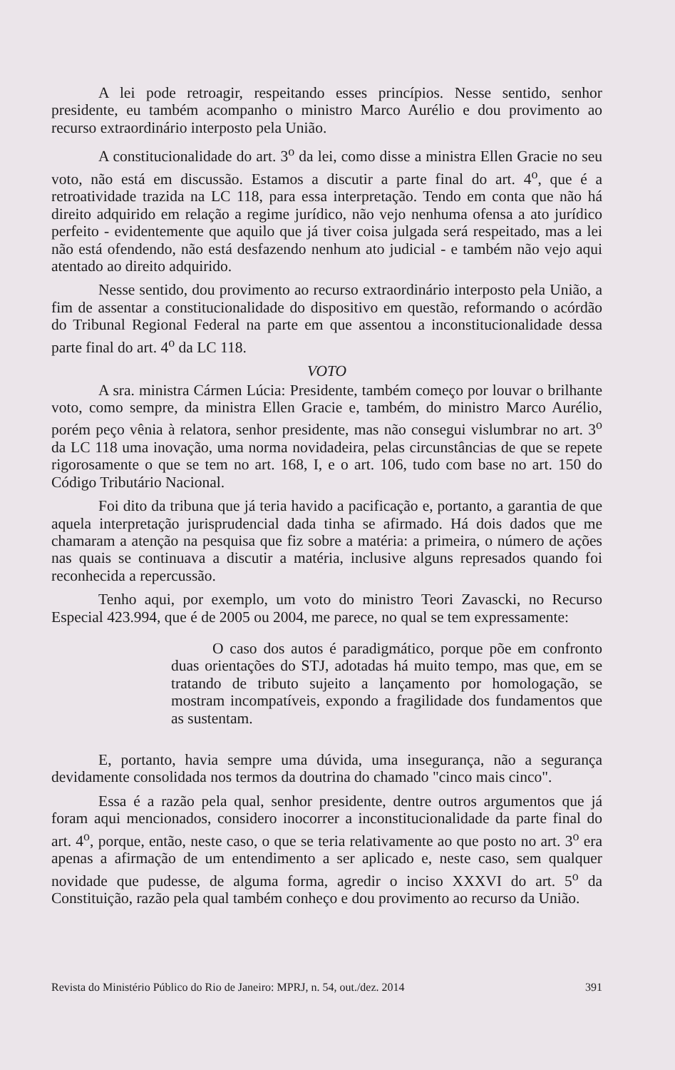A lei pode retroagir, respeitando esses princípios. Nesse sentido, senhor presidente, eu também acompanho o ministro Marco Aurélio e dou provimento ao recurso extraordinário interposto pela União.
A constitucionalidade do art. 3<sup>o</sup> da lei, como disse a ministra Ellen Gracie no seu voto, não está em discussão. Estamos a discutir a parte final do art. 4<sup>o</sup>, que é a retroatividade trazida na LC 118, para essa interpretação. Tendo em conta que não há direito adquirido em relação a regime jurídico, não vejo nenhuma ofensa a ato jurídico perfeito - evidentemente que aquilo que já tiver coisa julgada será respeitado, mas a lei não está ofendendo, não está desfazendo nenhum ato judicial - e também não vejo aqui atentado ao direito adquirido.
Nesse sentido, dou provimento ao recurso extraordinário interposto pela União, a fim de assentar a constitucionalidade do dispositivo em questão, reformando o acórdão do Tribunal Regional Federal na parte em que assentou a inconstitucionalidade dessa parte final do art. 4<sup>o</sup> da LC 118.
VOTO
A sra. ministra Cármen Lúcia: Presidente, também começo por louvar o brilhante voto, como sempre, da ministra Ellen Gracie e, também, do ministro Marco Aurélio, porém peço vênia à relatora, senhor presidente, mas não consegui vislumbrar no art. 3<sup>o</sup> da LC 118 uma inovação, uma norma novidadeira, pelas circunstâncias de que se repete rigorosamente o que se tem no art. 168, I, e o art. 106, tudo com base no art. 150 do Código Tributário Nacional.
Foi dito da tribuna que já teria havido a pacificação e, portanto, a garantia de que aquela interpretação jurisprudencial dada tinha se afirmado. Há dois dados que me chamaram a atenção na pesquisa que fiz sobre a matéria: a primeira, o número de ações nas quais se continuava a discutir a matéria, inclusive alguns represados quando foi reconhecida a repercussão.
Tenho aqui, por exemplo, um voto do ministro Teori Zavascki, no Recurso Especial 423.994, que é de 2005 ou 2004, me parece, no qual se tem expressamente:
O caso dos autos é paradigmático, porque põe em confronto duas orientações do STJ, adotadas há muito tempo, mas que, em se tratando de tributo sujeito a lançamento por homologação, se mostram incompatíveis, expondo a fragilidade dos fundamentos que as sustentam.
E, portanto, havia sempre uma dúvida, uma insegurança, não a segurança devidamente consolidada nos termos da doutrina do chamado "cinco mais cinco".
Essa é a razão pela qual, senhor presidente, dentre outros argumentos que já foram aqui mencionados, considero inocorrer a inconstitucionalidade da parte final do art. 4<sup>o</sup>, porque, então, neste caso, o que se teria relativamente ao que posto no art. 3<sup>o</sup> era apenas a afirmação de um entendimento a ser aplicado e, neste caso, sem qualquer novidade que pudesse, de alguma forma, agredir o inciso XXXVI do art. 5<sup>o</sup> da Constituição, razão pela qual também conheço e dou provimento ao recurso da União.
Revista do Ministério Público do Rio de Janeiro: MPRJ, n. 54, out./dez. 2014 391